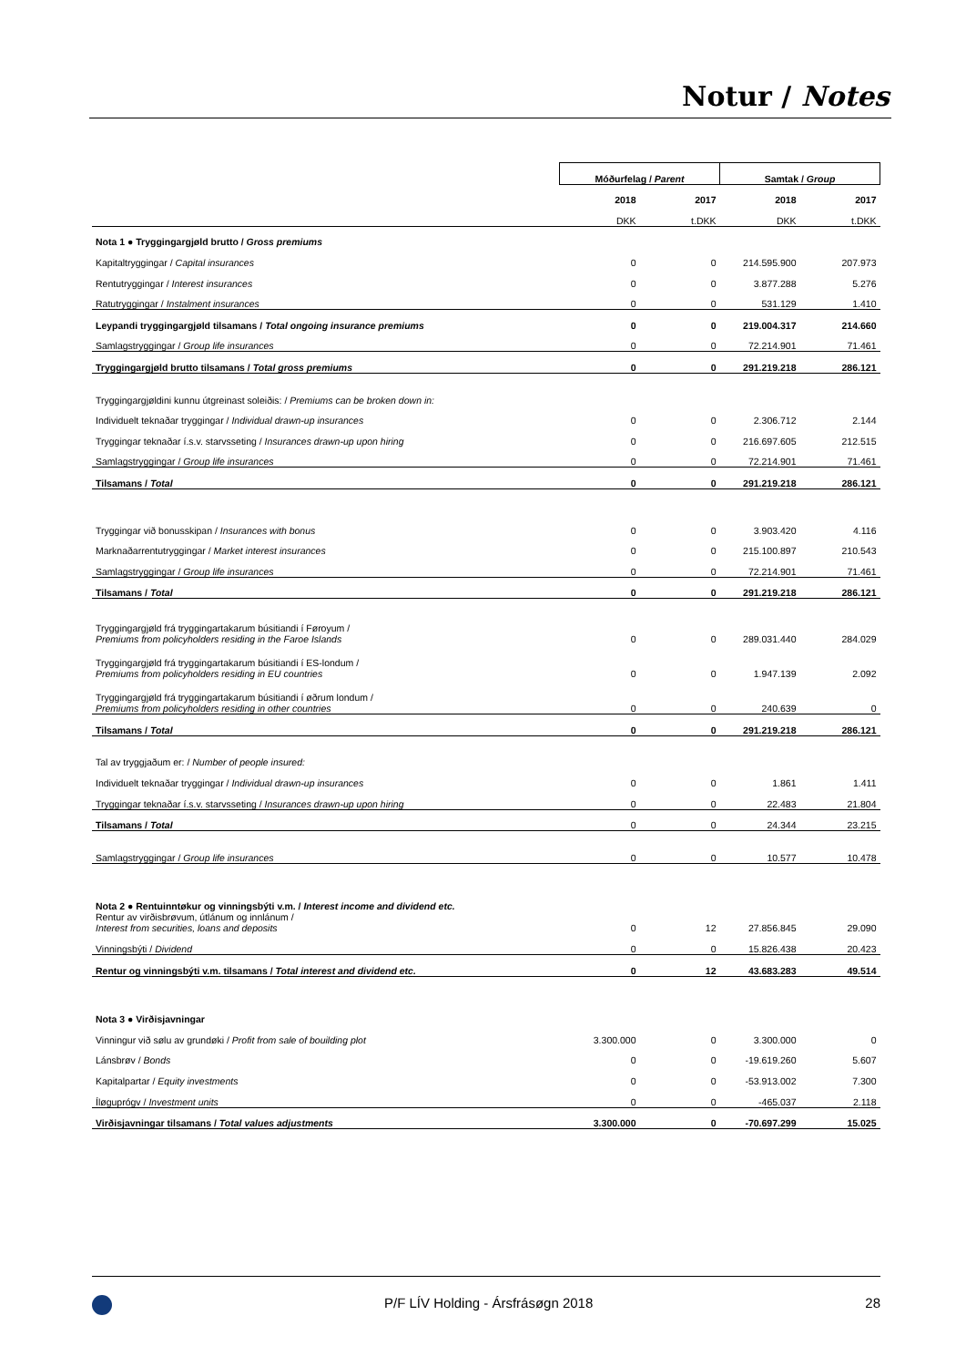Notur / Notes
| | Móðurfelag / Parent | | Samtak / Group | |
| | 2018 | 2017 | 2018 | 2017 |
| | DKK | t.DKK | DKK | t.DKK |
| Nota 1 ● Tryggingargjøld brutto / Gross premiums | | | | |
| Kapitaltryggingar / Capital insurances | 0 | 0 | 214.595.900 | 207.973 |
| Rentutryggingar / Interest insurances | 0 | 0 | 3.877.288 | 5.276 |
| Ratutryggingar / Instalment insurances | 0 | 0 | 531.129 | 1.410 |
| Leypandi tryggingargjøld tilsamans / Total ongoing insurance premiums | 0 | 0 | 219.004.317 | 214.660 |
| Samlagstryggingar / Group life insurances | 0 | 0 | 72.214.901 | 71.461 |
| Tryggingargjøld brutto tilsamans / Total gross premiums | 0 | 0 | 291.219.218 | 286.121 |
| Tryggingargjøldini kunnu útgreinast soleiðis: / Premiums can be broken down in: | | | | |
| Individuelt teknaðar tryggingar / Individual drawn-up insurances | 0 | 0 | 2.306.712 | 2.144 |
| Tryggingar teknaðar í.s.v. starvsseting / Insurances drawn-up upon hiring | 0 | 0 | 216.697.605 | 212.515 |
| Samlagstryggingar / Group life insurances | 0 | 0 | 72.214.901 | 71.461 |
| Tilsamans / Total | 0 | 0 | 291.219.218 | 286.121 |
| Tryggingar við bonusskipan / Insurances with bonus | 0 | 0 | 3.903.420 | 4.116 |
| Marknaðarrentutryggingar / Market interest insurances | 0 | 0 | 215.100.897 | 210.543 |
| Samlagstryggingar / Group life insurances | 0 | 0 | 72.214.901 | 71.461 |
| Tilsamans / Total | 0 | 0 | 291.219.218 | 286.121 |
| Tryggingargjøld frá tryggingartakarum búsitiandi í Føroyum / Premiums from policyholders residing in the Faroe Islands | 0 | 0 | 289.031.440 | 284.029 |
| Tryggingargjøld frá tryggingartakarum búsitiandi í ES-londum / Premiums from policyholders residing in EU countries | 0 | 0 | 1.947.139 | 2.092 |
| Tryggingargjøld frá tryggingartakarum búsitiandi í øðrum londum / Premiums from policyholders residing in other countries | 0 | 0 | 240.639 | 0 |
| Tilsamans / Total | 0 | 0 | 291.219.218 | 286.121 |
| Tal av tryggjaðum er: / Number of people insured: | | | | |
| Individuelt teknaðar tryggingar / Individual drawn-up insurances | 0 | 0 | 1.861 | 1.411 |
| Tryggingar teknaðar í.s.v. starvsseting / Insurances drawn-up upon hiring | 0 | 0 | 22.483 | 21.804 |
| Tilsamans / Total | 0 | 0 | 24.344 | 23.215 |
| Samlagstryggingar / Group life insurances | 0 | 0 | 10.577 | 10.478 |
| Nota 2 ● Rentuinntøkur og vinningsbýti v.m. / Interest income and dividend etc. | | | | |
| Rentur av virðisbrøvum, útlánum og innlánum / Interest from securities, loans and deposits | 0 | 12 | 27.856.845 | 29.090 |
| Vinningsbýti / Dividend | 0 | 0 | 15.826.438 | 20.423 |
| Rentur og vinningsbýti v.m. tilsamans / Total interest and dividend etc. | 0 | 12 | 43.683.283 | 49.514 |
| Nota 3 ● Virðisjavningar | | | | |
| Vinningur við sølu av grundøki / Profit from sale of bouilding plot | 3.300.000 | 0 | 3.300.000 | 0 |
| Lánsbrøv / Bonds | 0 | 0 | -19.619.260 | 5.607 |
| Kapitalpartar / Equity investments | 0 | 0 | -53.913.002 | 7.300 |
| Íløguprógv / Investment units | 0 | 0 | -465.037 | 2.118 |
| Virðisjavningar tilsamans / Total values adjustments | 3.300.000 | 0 | -70.697.299 | 15.025 |
P/F LÍV Holding - Ársfrásøgn 2018 28